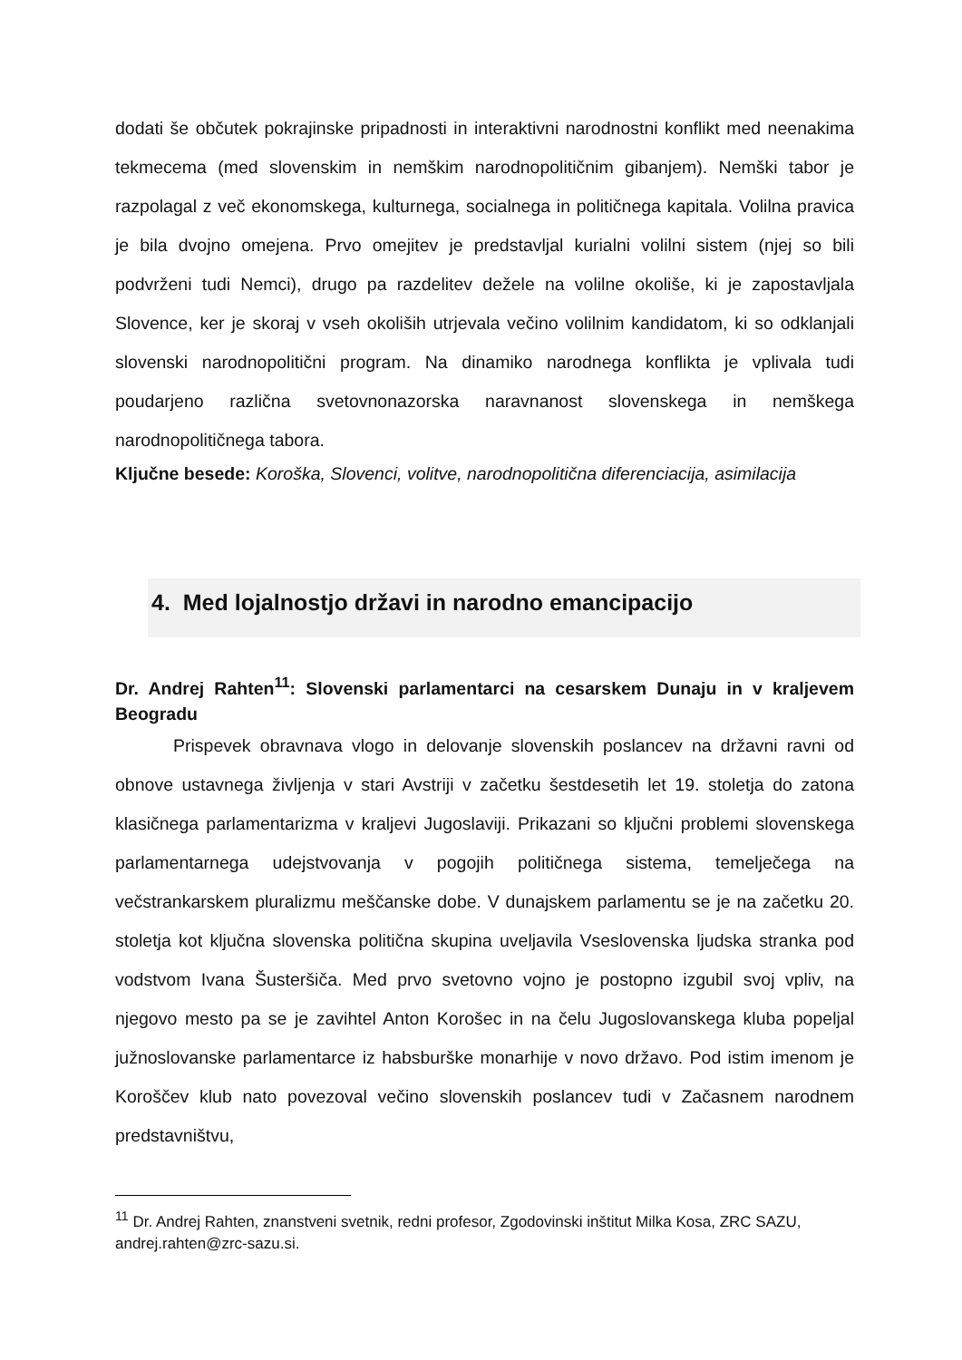dodati še občutek pokrajinske pripadnosti in interaktivni narodnostni konflikt med neenakima tekmecema (med slovenskim in nemškim narodnopolitičnim gibanjem). Nemški tabor je razpolagal z več ekonomskega, kulturnega, socialnega in političnega kapitala. Volilna pravica je bila dvojno omejena. Prvo omejitev je predstavljal kurialni volilni sistem (njej so bili podvrženi tudi Nemci), drugo pa razdelitev dežele na volilne okoliše, ki je zapostavljala Slovence, ker je skoraj v vseh okoliših utrjevala večino volilnim kandidatom, ki so odklanjali slovenski narodnopolitični program. Na dinamiko narodnega konflikta je vplivala tudi poudarjeno različna svetovnonazorska naravnanost slovenskega in nemškega narodnopolitičnega tabora.
Ključne besede: Koroška, Slovenci, volitve, narodnopolitična diferenciacija, asimilacija
4. Med lojalnostjo državi in narodno emancipacijo
Dr. Andrej Rahten<sup>11</sup>: Slovenski parlamentarci na cesarskem Dunaju in v kraljevem Beogradu
Prispevek obravnava vlogo in delovanje slovenskih poslancev na državni ravni od obnove ustavnega življenja v stari Avstriji v začetku šestdesetih let 19. stoletja do zatona klasičnega parlamentarizma v kraljevi Jugoslaviji. Prikazani so ključni problemi slovenskega parlamentarnega udejstvovanja v pogojih političnega sistema, temelječega na večstrankarskem pluralizmu meščanske dobe. V dunajskem parlamentu se je na začetku 20. stoletja kot ključna slovenska politična skupina uveljavila Vseslovenska ljudska stranka pod vodstvom Ivana Šusteršiča. Med prvo svetovno vojno je postopno izgubil svoj vpliv, na njegovo mesto pa se je zavihtel Anton Korošec in na čelu Jugoslovanskega kluba popeljal južnoslovanske parlamentarce iz habsburške monarhije v novo državo. Pod istim imenom je Koroščev klub nato povezoval večino slovenskih poslancev tudi v Začasnem narodnem predstavništvu,
<sup>11</sup> Dr. Andrej Rahten, znanstveni svetnik, redni profesor, Zgodovinski inštitut Milka Kosa, ZRC SAZU, andrej.rahten@zrc-sazu.si.